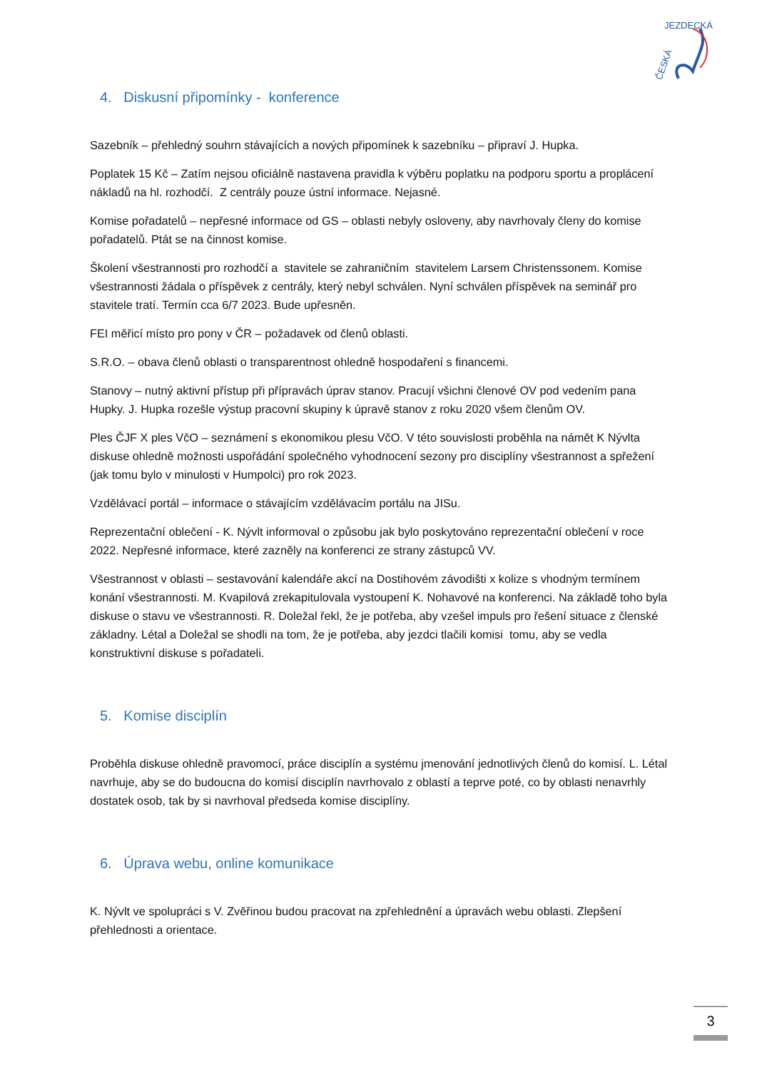ČESKÁ
JEZDECKÁ
4. Diskusní připomínky - konference
Sazebník – přehledný souhrn stávajících a nových připomínek k sazebníku – připraví J. Hupka.
Poplatek 15 Kč – Zatím nejsou oficiálně nastavena pravidla k výběru poplatku na podporu sportu a proplácení nákladů na hl. rozhodčí. Z centrály pouze ústní informace. Nejasné.
Komise pořadatelů – nepřesné informace od GS – oblasti nebyly osloveny, aby navrhovaly členy do komise pořadatelů. Ptát se na činnost komise.
Školení všestrannosti pro rozhodčí a stavitele se zahraničním stavitelem Larsem Christenssonem. Komise všestrannosti žádala o příspěvek z centrály, který nebyl schválen. Nyní schválen příspěvek na seminář pro stavitele tratí. Termín cca 6/7 2023. Bude upřesněn.
FEI měřicí místo pro pony v ČR – požadavek od členů oblasti.
S.R.O. – obava členů oblasti o transparentnost ohledně hospodaření s financemi.
Stanovy – nutný aktivní přístup při přípravách úprav stanov. Pracují všichni členové OV pod vedením pana Hupky. J. Hupka rozešle výstup pracovní skupiny k úpravě stanov z roku 2020 všem členům OV.
Ples ČJF X ples VčO – seznámení s ekonomikou plesu VčO. V této souvislosti proběhla na námět K Nývlta diskuse ohledně možnosti uspořádání společného vyhodnocení sezony pro disciplíny všestrannost a spřežení (jak tomu bylo v minulosti v Humpolci) pro rok 2023.
Vzdělávací portál – informace o stávajícím vzdělávacím portálu na JISu.
Reprezentační oblečení - K. Nývlt informoval o způsobu jak bylo poskytováno reprezentační oblečení v roce 2022. Nepřesné informace, které zazněly na konferenci ze strany zástupců VV.
Všestrannost v oblasti – sestavování kalendáře akcí na Dostihovém závodišti x kolize s vhodným termínem konání všestrannosti. M. Kvapilová zrekapitulovala vystoupení K. Nohavové na konferenci. Na základě toho byla diskuse o stavu ve všestrannosti. R. Doležal řekl, že je potřeba, aby vzešel impuls pro řešení situace z členské základny. Létal a Doležal se shodli na tom, že je potřeba, aby jezdci tlačili komisi tomu, aby se vedla konstruktivní diskuse s pořadateli.
5. Komise disciplín
Proběhla diskuse ohledně pravomocí, práce disciplín a systému jmenování jednotlivých členů do komisí. L. Létal navrhuje, aby se do budoucna do komisí disciplín navrhovalo z oblastí a teprve poté, co by oblasti nenavrhly dostatek osob, tak by si navrhoval předseda komise disciplíny.
6. Úprava webu, online komunikace
K. Nývlt ve spolupráci s V. Zvěřinou budou pracovat na zpřehlednění a úpravách webu oblasti. Zlepšení přehlednosti a orientace.
3